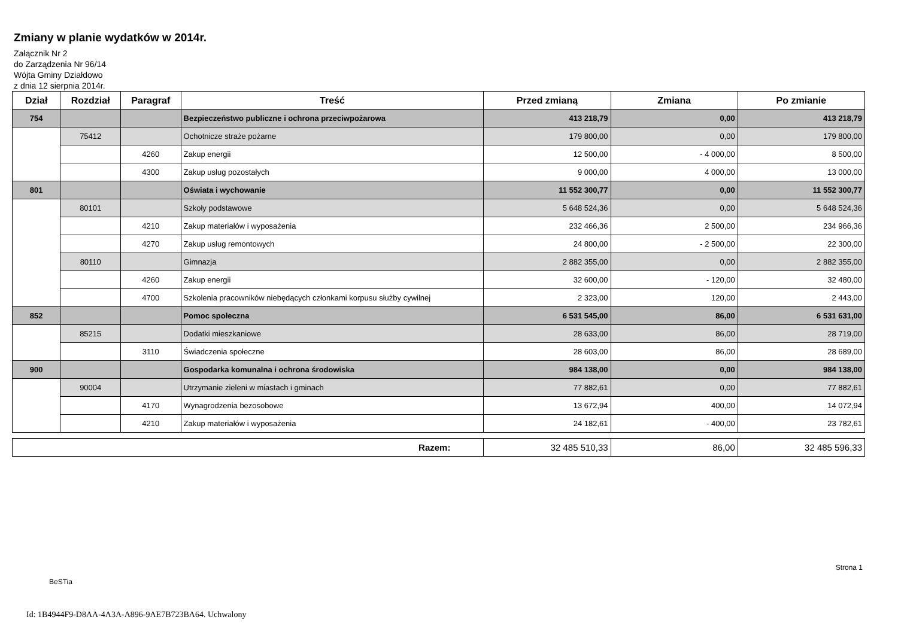Zmiany w planie wydatków w 2014r.
Załącznik Nr 2
do Zarządzenia Nr 96/14
Wójta Gminy Działdowo
z dnia 12 sierpnia 2014r.
| Dział | Rozdział | Paragraf | Treść | Przed zmianą | Zmiana | Po zmianie |
| --- | --- | --- | --- | --- | --- | --- |
| 754 | | | Bezpieczeństwo publiczne i ochrona przeciwpożarowa | 413 218,79 | 0,00 | 413 218,79 |
| | 75412 | | Ochotnicze straże pożarne | 179 800,00 | 0,00 | 179 800,00 |
| | | 4260 | Zakup energii | 12 500,00 | - 4 000,00 | 8 500,00 |
| | | 4300 | Zakup usług pozostałych | 9 000,00 | 4 000,00 | 13 000,00 |
| 801 | | | Oświata i wychowanie | 11 552 300,77 | 0,00 | 11 552 300,77 |
| | 80101 | | Szkoły podstawowe | 5 648 524,36 | 0,00 | 5 648 524,36 |
| | | 4210 | Zakup materiałów i wyposażenia | 232 466,36 | 2 500,00 | 234 966,36 |
| | | 4270 | Zakup usług remontowych | 24 800,00 | - 2 500,00 | 22 300,00 |
| | 80110 | | Gimnazja | 2 882 355,00 | 0,00 | 2 882 355,00 |
| | | 4260 | Zakup energii | 32 600,00 | - 120,00 | 32 480,00 |
| | | 4700 | Szkolenia pracowników niebędących członkami korpusu służby cywilnej | 2 323,00 | 120,00 | 2 443,00 |
| 852 | | | Pomoc społeczna | 6 531 545,00 | 86,00 | 6 531 631,00 |
| | 85215 | | Dodatki mieszkaniowe | 28 633,00 | 86,00 | 28 719,00 |
| | | 3110 | Świadczenia społeczne | 28 603,00 | 86,00 | 28 689,00 |
| 900 | | | Gospodarka komunalna i ochrona środowiska | 984 138,00 | 0,00 | 984 138,00 |
| | 90004 | | Utrzymanie zieleni w miastach i gminach | 77 882,61 | 0,00 | 77 882,61 |
| | | 4170 | Wynagrodzenia bezosobowe | 13 672,94 | 400,00 | 14 072,94 |
| | | 4210 | Zakup materiałów i wyposażenia | 24 182,61 | - 400,00 | 23 782,61 |
| Razem: | 32 485 510,33 | 86,00 | 32 485 596,33 |
BeSTia Strona 1
Id: 1B4944F9-D8AA-4A3A-A896-9AE7B723BA64. Uchwalony